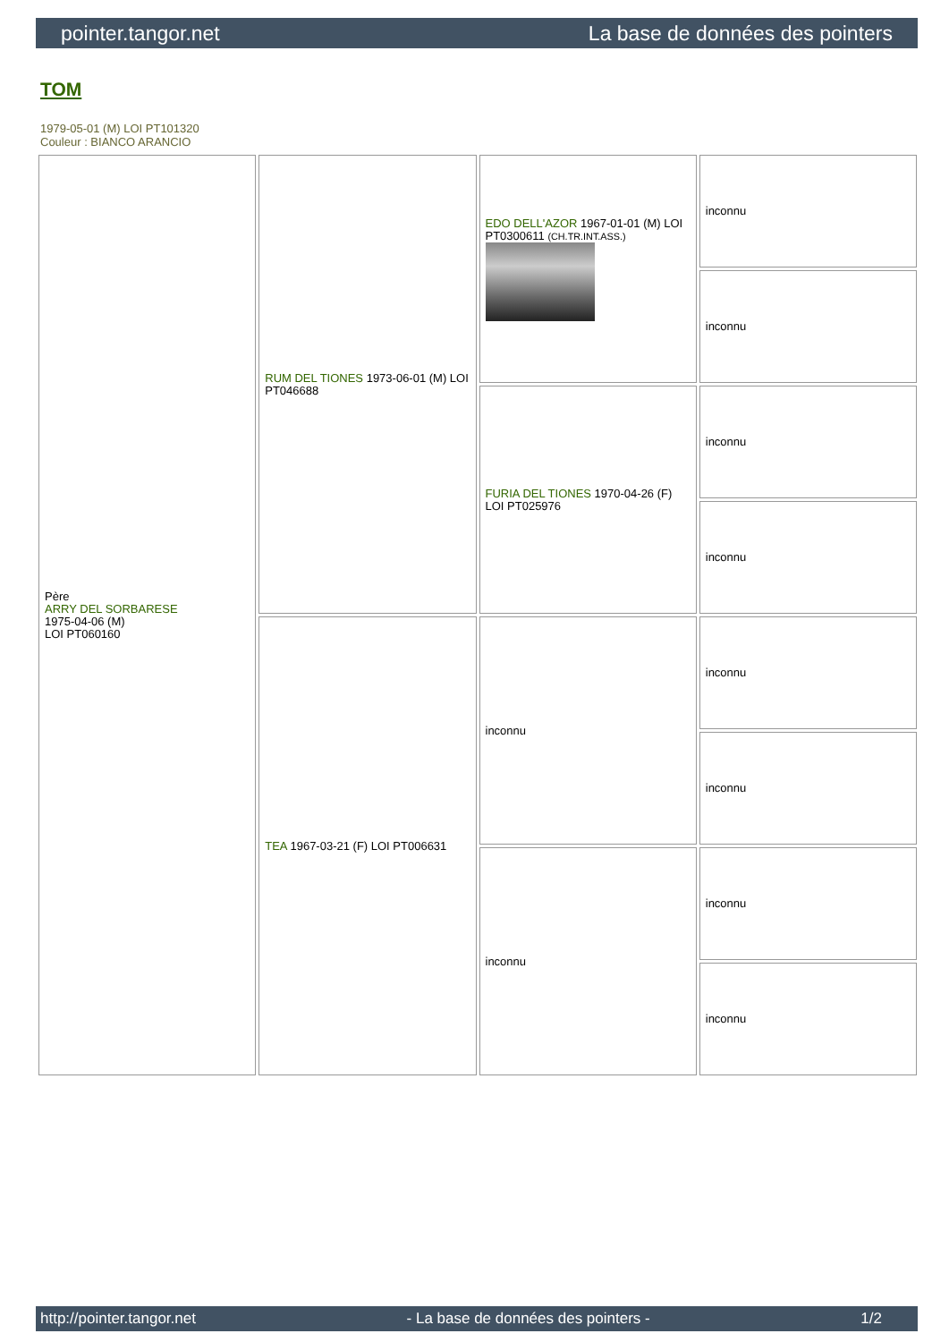pointer.tangor.net La base de données des pointers
TOM
1979-05-01 (M) LOI PT101320
Couleur : BIANCO ARANCIO
| Père ARRY DEL SORBARESE 1975-04-06 (M) LOI PT060160 | RUM DEL TIONES 1973-06-01 (M) LOI PT046688 | EDO DELL'AZOR 1967-01-01 (M) LOI PT0300611 (CH.TR.INT.ASS.) | inconnu |
| | | | inconnu |
| | | FURIA DEL TIONES 1970-04-26 (F) LOI PT025976 | inconnu |
| | | | inconnu |
| | TEA 1967-03-21 (F) LOI PT006631 | inconnu | inconnu |
| | | | inconnu |
| | | inconnu | inconnu |
| | | | inconnu |
http://pointer.tangor.net - La base de données des pointers - 1/2